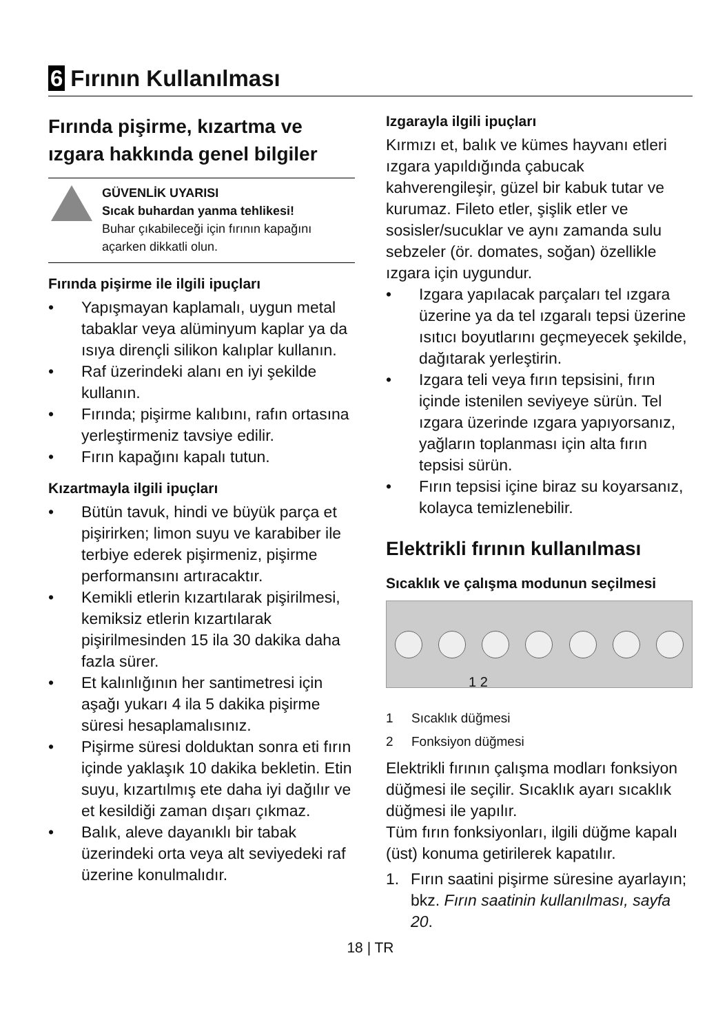6 Fırının Kullanılması
Fırında pişirme, kızartma ve ızgara hakkında genel bilgiler
GÜVENLİK UYARISI
Sıcak buhardan yanma tehlikesi!
Buhar çıkabileceği için fırının kapağını açarken dikkatli olun.
Fırında pişirme ile ilgili ipuçları
• Yapışmayan kaplamalı, uygun metal tabaklar veya alüminyum kaplar ya da ısıya dirençli silikon kalıplar kullanın.
• Raf üzerindeki alanı en iyi şekilde kullanın.
• Fırında; pişirme kalıbını, rafın ortasına yerleştirmeniz tavsiye edilir.
• Fırın kapağını kapalı tutun.
Kızartmayla ilgili ipuçları
• Bütün tavuk, hindi ve büyük parça et pişirirken; limon suyu ve karabiber ile terbiye ederek pişirmeniz, pişirme performansını artıracaktır.
• Kemikli etlerin kızartılarak pişirilmesi, kemiksiz etlerin kızartılarak pişirilmesinden 15 ila 30 dakika daha fazla sürer.
• Et kalınlığının her santimetresi için aşağı yukarı 4 ila 5 dakika pişirme süresi hesaplamalısınız.
• Pişirme süresi dolduktan sonra eti fırın içinde yaklaşık 10 dakika bekletin. Etin suyu, kızartılmış ete daha iyi dağılır ve et kesildiği zaman dışarı çıkmaz.
• Balık, aleve dayanıklı bir tabak üzerindeki orta veya alt seviyedeki raf üzerine konulmalıdır.
Izgarayla ilgili ipuçları
Kırmızı et, balık ve kümes hayvanı etleri ızgara yapıldığında çabucak kahverengileşir, güzel bir kabuk tutar ve kurumaz. Fileto etler, şişlik etler ve sosisler/sucuklar ve aynı zamanda sulu sebzeler (ör. domates, soğan) özellikle ızgara için uygundur.
• Izgara yapılacak parçaları tel ızgara üzerine ya da tel ızgaralı tepsi üzerine ısıtıcı boyutlarını geçmeyecek şekilde, dağıtarak yerleştirin.
• Izgara teli veya fırın tepsisini, fırın içinde istenilen seviyeye sürün. Tel ızgara üzerinde ızgara yapıyorsanız, yağların toplanması için alta fırın tepsisi sürün.
• Fırın tepsisi içine biraz su koyarsanız, kolayca temizlenebilir.
Elektrikli fırının kullanılması
Sıcaklık ve çalışma modunun seçilmesi
1 2
1 Sıcaklık düğmesi
2 Fonksiyon düğmesi
Elektrikli fırının çalışma modları fonksiyon düğmesi ile seçilir. Sıcaklık ayarı sıcaklık düğmesi ile yapılır.
Tüm fırın fonksiyonları, ilgili düğme kapalı (üst) konuma getirilerek kapatılır.
1. Fırın saatini pişirme süresine ayarlayın; bkz. Fırın saatinin kullanılması, sayfa 20.
18 | TR